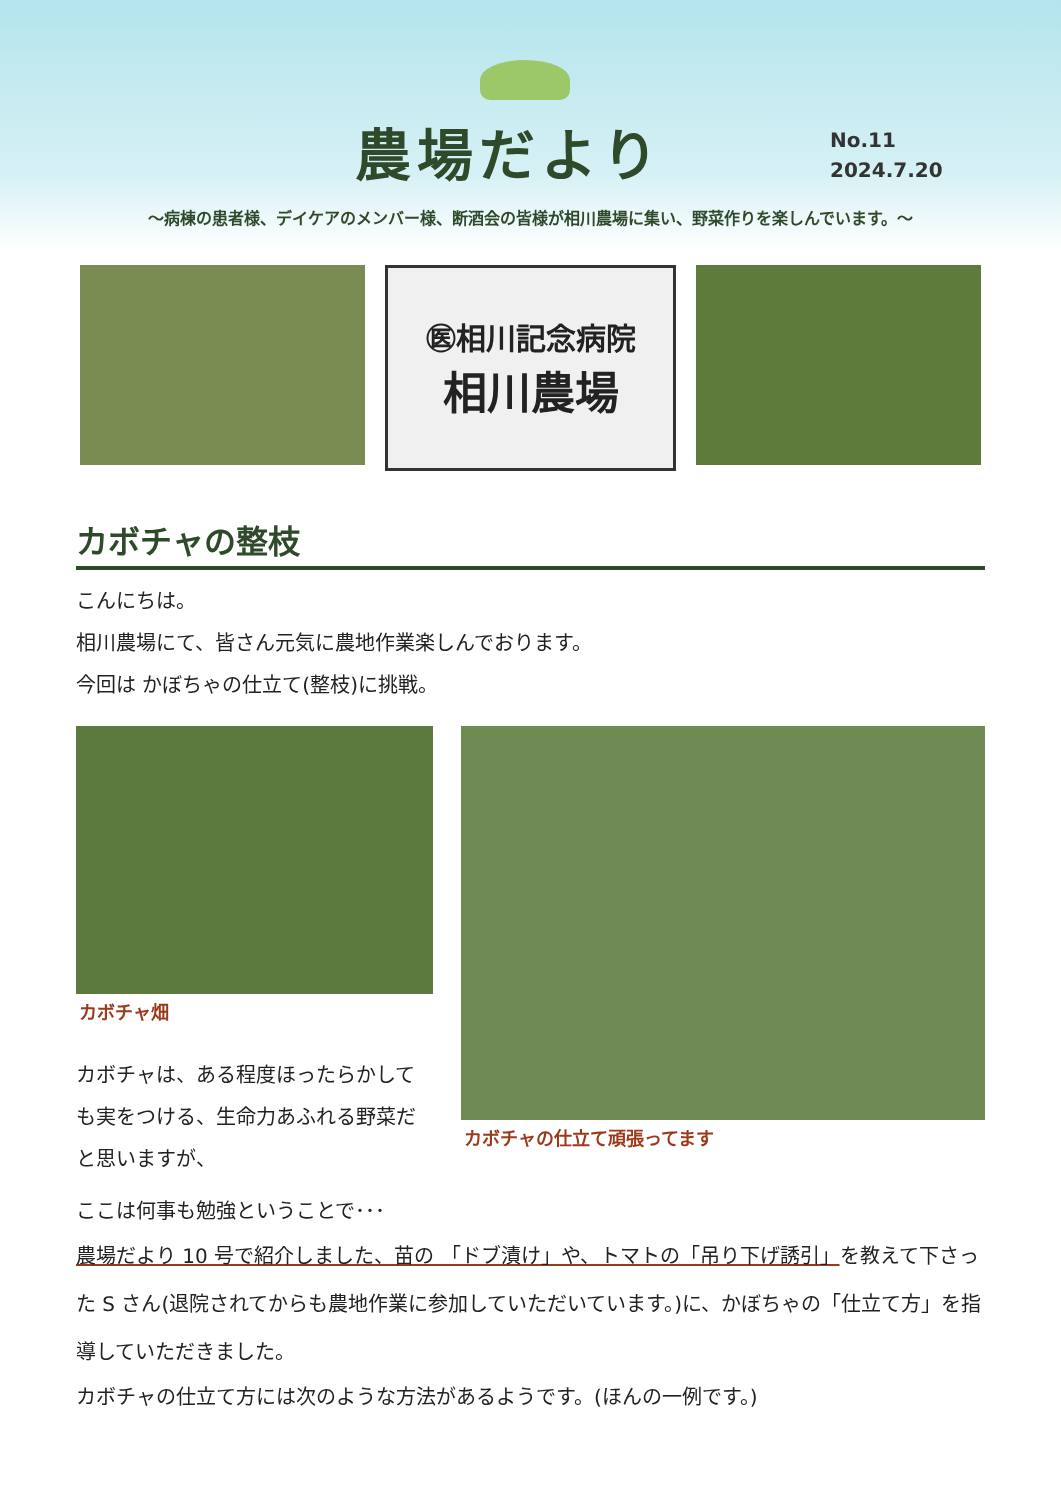農場だより
No.11
2024.7.20
～病棟の患者様、デイケアのメンバー様、断酒会の皆様が相川農場に集い、野菜作りを楽しんでいます。～
㊩相川記念病院
相川農場
カボチャの整枝
こんにちは。
相川農場にて、皆さん元気に農地作業楽しんでおります。
今回は かぼちゃの仕立て(整枝)に挑戦。
カボチャ畑
カボチャは、ある程度ほったらかしても実をつける、生命力あふれる野菜だと思いますが、
カボチャの仕立て頑張ってます
ここは何事も勉強ということで･･･
農場だより 10 号で紹介しました、苗の 「ドブ漬け」や、トマトの「吊り下げ誘引」を教えて下さった S さん(退院されてからも農地作業に参加していただいています。)に、かぼちゃの「仕立て方」を指導していただきました。
カボチャの仕立て方には次のような方法があるようです。(ほんの一例です。)